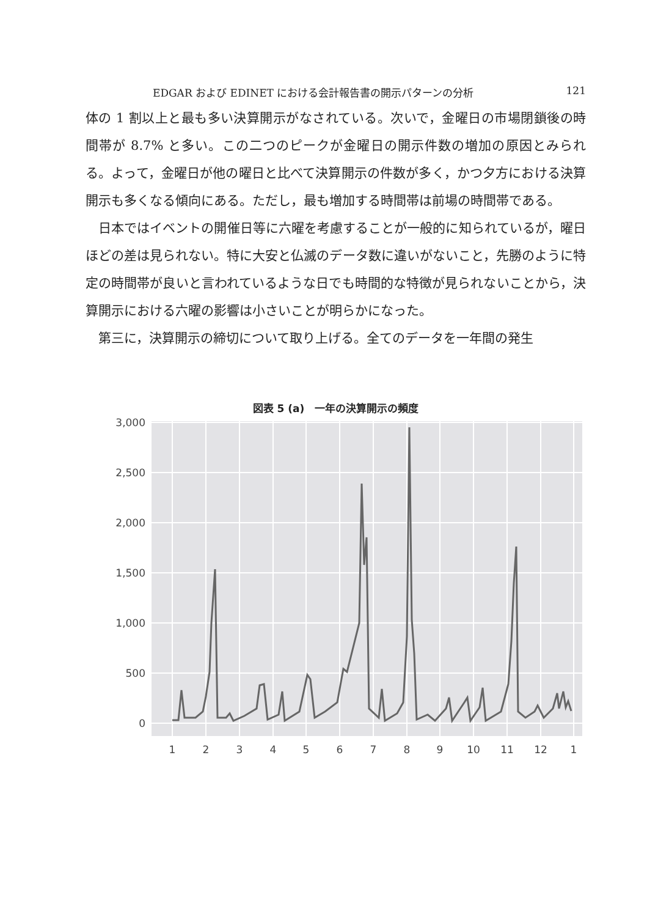EDGAR および EDINET における会計報告書の開示パターンの分析 121
体の 1 割以上と最も多い決算開示がなされている。次いで，金曜日の市場閉鎖後の時間帯が 8.7% と多い。この二つのピークが金曜日の開示件数の増加の原因とみられる。よって，金曜日が他の曜日と比べて決算開示の件数が多く，かつ夕方における決算開示も多くなる傾向にある。ただし，最も増加する時間帯は前場の時間帯である。
日本ではイベントの開催日等に六曜を考慮することが一般的に知られているが，曜日ほどの差は見られない。特に大安と仏滅のデータ数に違いがないこと，先勝のように特定の時間帯が良いと言われているような日でも時間的な特徴が見られないことから，決算開示における六曜の影響は小さいことが明らかになった。
第三に，決算開示の締切について取り上げる。全てのデータを一年間の発生
図表 5 (a)　一年の決算開示の頻度
3,000
2,500
2,000
1,500
1,000
500
0
1
2
3
4
5
6
7
8
9
10
11
12
1